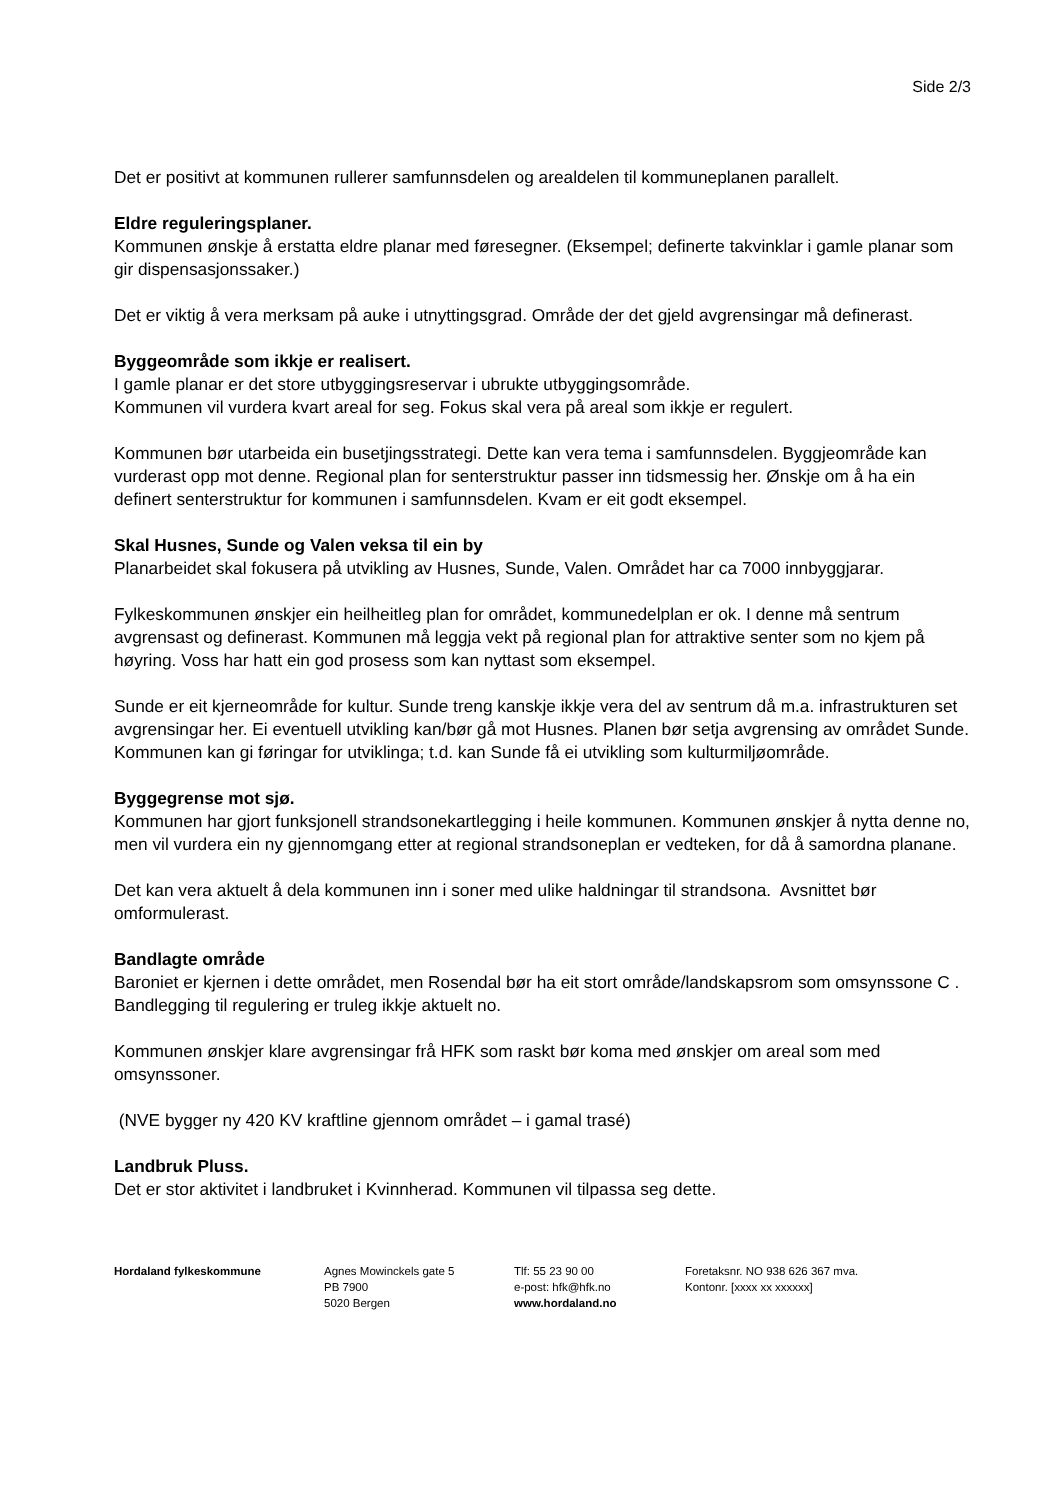Side 2/3
Det er positivt at kommunen rullerer samfunnsdelen og arealdelen til kommuneplanen parallelt.
Eldre reguleringsplaner.
Kommunen ønskje å erstatta eldre planar med føresegner. (Eksempel; definerte takvinklar i gamle planar som gir dispensasjonssaker.)
Det er viktig å vera merksam på auke i utnyttingsgrad. Område der det gjeld avgrensingar må definerast.
Byggeområde som ikkje er realisert.
I gamle planar er det store utbyggingsreservar i ubrukte utbyggingsområde.
Kommunen vil vurdera kvart areal for seg. Fokus skal vera på areal som ikkje er regulert.
Kommunen bør utarbeida ein busetjingsstrategi. Dette kan vera tema i samfunnsdelen. Byggjeområde kan vurderast opp mot denne. Regional plan for senterstruktur passer inn tidsmessig her. Ønskje om å ha ein definert senterstruktur for kommunen i samfunnsdelen. Kvam er eit godt eksempel.
Skal Husnes, Sunde og Valen veksa til ein by
Planarbeidet skal fokusera på utvikling av Husnes, Sunde, Valen. Området har ca 7000 innbyggjarar.
Fylkeskommunen ønskjer ein heilheitleg plan for området, kommunedelplan er ok. I denne må sentrum avgrensast og definerast. Kommunen må leggja vekt på regional plan for attraktive senter som no kjem på høyring. Voss har hatt ein god prosess som kan nyttast som eksempel.
Sunde er eit kjerneområde for kultur. Sunde treng kanskje ikkje vera del av sentrum då m.a. infrastrukturen set avgrensingar her. Ei eventuell utvikling kan/bør gå mot Husnes. Planen bør setja avgrensing av området Sunde. Kommunen kan gi føringar for utviklinga; t.d. kan Sunde få ei utvikling som kulturmiljøområde.
Byggegrense mot sjø.
Kommunen har gjort funksjonell strandsonekartlegging i heile kommunen. Kommunen ønskjer å nytta denne no, men vil vurdera ein ny gjennomgang etter at regional strandsoneplan er vedteken, for då å samordna planane.
Det kan vera aktuelt å dela kommunen inn i soner med ulike haldningar til strandsona. Avsnittet bør omformulerast.
Bandlagte område
Baroniet er kjernen i dette området, men Rosendal bør ha eit stort område/landskapsrom som omsynssone C . Bandlegging til regulering er truleg ikkje aktuelt no.
Kommunen ønskjer klare avgrensingar frå HFK som raskt bør koma med ønskjer om areal som med omsynssoner.
(NVE bygger ny 420 KV kraftline gjennom området – i gamal trasé)
Landbruk Pluss.
Det er stor aktivitet i landbruket i Kvinnherad. Kommunen vil tilpassa seg dette.
Hordaland fylkeskommune Agnes Mowinckels gate 5
PB 7900
5020 Bergen
Tlf: 55 23 90 00
e-post: hfk@hfk.no
www.hordaland.no
Foretaksnr. NO 938 626 367 mva.
Kontonr. [xxxx xx xxxxxx]